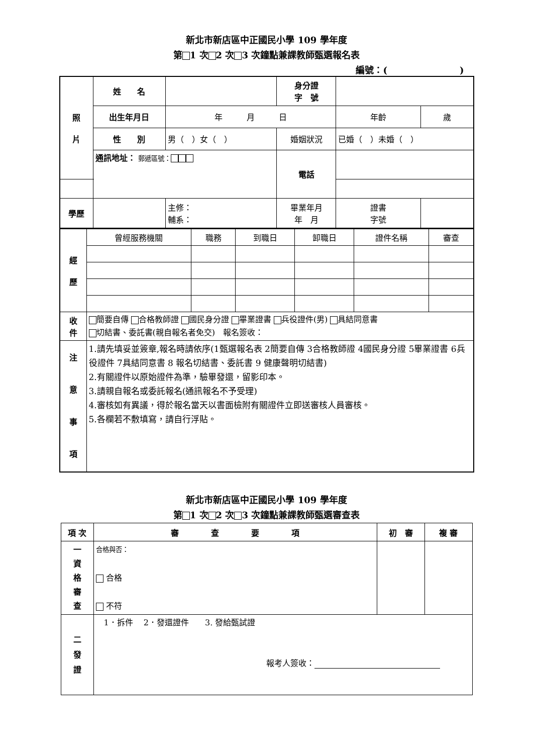新北市新店區中正國民小學 109 學年度
第 1 次 2 次 3 次鐘點兼課教師甄選報名表
編號：(　　　　　　　　)
| 照 片 | | 姓 名 | | 身分證 字 號 | | |
| | | 出生年月日 | 年 月 日 | | 年齡 | 歲 |
| | | 性 別 | 男（ ）女（ ） | 婚姻狀況 | 已婚（ ）未婚（ ） | |
| | | 通訊地址： 郵遞區號： | | 電話 | | |
| 學歷 | | | 主修： 輔系： | 畢業年月 年 月 | 證書 字號 | |
| 經 歷 | 曾經服務機關 | 職務 | 到職日 | 卸職日 | 證件名稱 | 審查 |
| 收 件 | 簡要自傳 合格教師證 國民身分證 畢業證書 兵役證件(男) 具結同意書 切結書、委託書(親自報名者免交) 報名簽收： | | | | | |
| 注 意 事 項 | 1.請先填妥並簽章,報名時請依序(1甄選報名表 2簡要自傳 3合格教師證 4國民身分證 5畢業證書 6兵役證件 7具結同意書 8 報名切結書、委託書 9 健康聲明切結書) 2.有關證件以原始證件為準，驗畢發還，留影印本。 3.請親自報名或委託報名(通訊報名不予受理) 4.審核如有異議，得於報名當天以書面檢附有關證件立即送審核人員審核。 5.各欄若不敷填寫，請自行浮貼。 | | | | | |
新北市新店區中正國民小學 109 學年度
第 1 次 2 次 3 次鐘點兼課教師甄選審查表
| 項 次 | 審 查 要 項 | 初 審 | 複 審 |
| 一 資 格 審 查 | 合格與否： 合格 不符 | | |
| 二 發 證 | 1．拆件 2．發還證件 3. 發給甄試證 報考人簽收： | | |